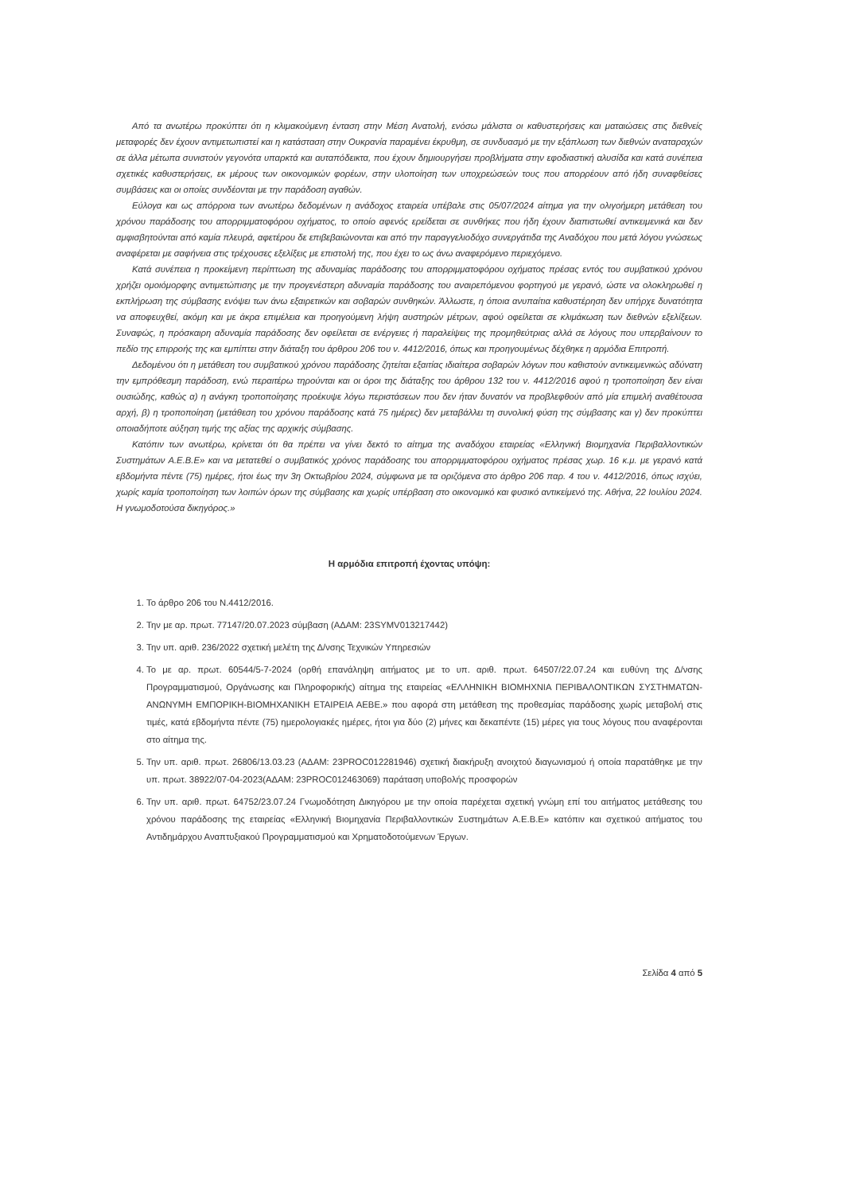Από τα ανωτέρω προκύπτει ότι η κλιμακούμενη ένταση στην Μέση Ανατολή, ενόσω μάλιστα οι καθυστερήσεις και ματαιώσεις στις διεθνείς μεταφορές δεν έχουν αντιμετωπιστεί και η κατάσταση στην Ουκρανία παραμένει έκρυθμη, σε συνδυασμό με την εξάπλωση των διεθνών αναταραχών σε άλλα μέτωπα συνιστούν γεγονότα υπαρκτά και αυταπόδεικτα, που έχουν δημιουργήσει προβλήματα στην εφοδιαστική αλυσίδα και κατά συνέπεια σχετικές καθυστερήσεις, εκ μέρους των οικονομικών φορέων, στην υλοποίηση των υποχρεώσεών τους που απορρέουν από ήδη συναφθείσες συμβάσεις και οι οποίες συνδέονται με την παράδοση αγαθών.
Εύλογα και ως απόρροια των ανωτέρω δεδομένων η ανάδοχος εταιρεία υπέβαλε στις 05/07/2024 αίτημα για την ολιγοήμερη μετάθεση του χρόνου παράδοσης του απορριμματοφόρου οχήματος, το οποίο αφενός ερείδεται σε συνθήκες που ήδη έχουν διαπιστωθεί αντικειμενικά και δεν αμφισβητούνται από καμία πλευρά, αφετέρου δε επιβεβαιώνονται και από την παραγγελιοδόχο συνεργάτιδα της Αναδόχου που μετά λόγου γνώσεως αναφέρεται με σαφήνεια στις τρέχουσες εξελίξεις με επιστολή της, που έχει το ως άνω αναφερόμενο περιεχόμενο.
Κατά συνέπεια η προκείμενη περίπτωση της αδυναμίας παράδοσης του απορριμματοφόρου οχήματος πρέσας εντός του συμβατικού χρόνου χρήζει ομοιόμορφης αντιμετώπισης με την προγενέστερη αδυναμία παράδοσης του αναιρεπόμενου φορτηγού με γερανό, ώστε να ολοκληρωθεί η εκπλήρωση της σύμβασης ενόψει των άνω εξαιρετικών και σοβαρών συνθηκών. Άλλωστε, η όποια ανυπαίτια καθυστέρηση δεν υπήρχε δυνατότητα να αποφευχθεί, ακόμη και με άκρα επιμέλεια και προηγούμενη λήψη αυστηρών μέτρων, αφού οφείλεται σε κλιμάκωση των διεθνών εξελίξεων. Συναφώς, η πρόσκαιρη αδυναμία παράδοσης δεν οφείλεται σε ενέργειες ή παραλείψεις της προμηθεύτριας αλλά σε λόγους που υπερβαίνουν το πεδίο της επιρροής της και εμπίπτει στην διάταξη του άρθρου 206 του ν. 4412/2016, όπως και προηγουμένως δέχθηκε η αρμόδια Επιτροπή.
Δεδομένου ότι η μετάθεση του συμβατικού χρόνου παράδοσης ζητείται εξαιτίας ιδιαίτερα σοβαρών λόγων που καθιστούν αντικειμενικώς αδύνατη την εμπρόθεσμη παράδοση, ενώ περαιτέρω τηρούνται και οι όροι της διάταξης του άρθρου 132 του ν. 4412/2016 αφού η τροποποίηση δεν είναι ουσιώδης, καθώς α) η ανάγκη τροποποίησης προέκυψε λόγω περιστάσεων που δεν ήταν δυνατόν να προβλεφθούν από μία επιμελή αναθέτουσα αρχή, β) η τροποποίηση (μετάθεση του χρόνου παράδοσης κατά 75 ημέρες) δεν μεταβάλλει τη συνολική φύση της σύμβασης και γ) δεν προκύπτει οποιαδήποτε αύξηση τιμής της αξίας της αρχικής σύμβασης.
Κατόπιν των ανωτέρω, κρίνεται ότι θα πρέπει να γίνει δεκτό το αίτημα της αναδόχου εταιρείας «Ελληνική Βιομηχανία Περιβαλλοντικών Συστημάτων Α.Ε.Β.Ε» και να μετατεθεί ο συμβατικός χρόνος παράδοσης του απορριμματοφόρου οχήματος πρέσας χωρ. 16 κ.μ. με γερανό κατά εβδομήντα πέντε (75) ημέρες, ήτοι έως την 3η Οκτωβρίου 2024, σύμφωνα με τα οριζόμενα στο άρθρο 206 παρ. 4 του ν. 4412/2016, όπως ισχύει, χωρίς καμία τροποποίηση των λοιπών όρων της σύμβασης και χωρίς υπέρβαση στο οικονομικό και φυσικό αντικείμενό της. Αθήνα, 22 Ιουλίου 2024. Η γνωμοδοτούσα δικηγόρος.»
Η αρμόδια επιτροπή έχοντας υπόψη:
1. Το άρθρο 206 του Ν.4412/2016.
2. Την με αρ. πρωτ. 77147/20.07.2023 σύμβαση (ΑΔΑΜ: 23SYMV013217442)
3. Την υπ. αριθ. 236/2022 σχετική μελέτη της Δ/νσης Τεχνικών Υπηρεσιών
4. Το με αρ. πρωτ. 60544/5-7-2024 (ορθή επανάληψη αιτήματος με το υπ. αριθ. πρωτ. 64507/22.07.24 και ευθύνη της Δ/νσης Προγραμματισμού, Οργάνωσης και Πληροφορικής) αίτημα της εταιρείας «ΕΛΛΗΝΙΚΗ ΒΙΟΜΗΧΝΙΑ ΠΕΡΙΒΑΛΟΝΤΙΚΩΝ ΣΥΣΤΗΜΑΤΩΝ-ΑΝΩΝΥΜΗ ΕΜΠΟΡΙΚΗ-ΒΙΟΜΗΧΑΝΙΚΗ ΕΤΑΙΡΕΙΑ ΑΕΒΕ.» που αφορά στη μετάθεση της προθεσμίας παράδοσης χωρίς μεταβολή στις τιμές, κατά εβδομήντα πέντε (75) ημερολογιακές ημέρες, ήτοι για δύο (2) μήνες και δεκαπέντε (15) μέρες για τους λόγους που αναφέρονται στο αίτημα της.
5. Την υπ. αριθ. πρωτ. 26806/13.03.23 (ΑΔΑΜ: 23PROC012281946) σχετική διακήρυξη ανοιχτού διαγωνισμού ή οποία παρατάθηκε με την υπ. πρωτ. 38922/07-04-2023(ΑΔΑΜ: 23PROC012463069) παράταση υποβολής προσφορών
6. Την υπ. αριθ. πρωτ. 64752/23.07.24 Γνωμοδότηση Δικηγόρου με την οποία παρέχεται σχετική γνώμη επί του αιτήματος μετάθεσης του χρόνου παράδοσης της εταιρείας «Ελληνική Βιομηχανία Περιβαλλοντικών Συστημάτων Α.Ε.Β.Ε» κατόπιν και σχετικού αιτήματος του Αντιδημάρχου Αναπτυξιακού Προγραμματισμού και Χρηματοδοτούμενων Έργων.
Σελίδα 4 από 5